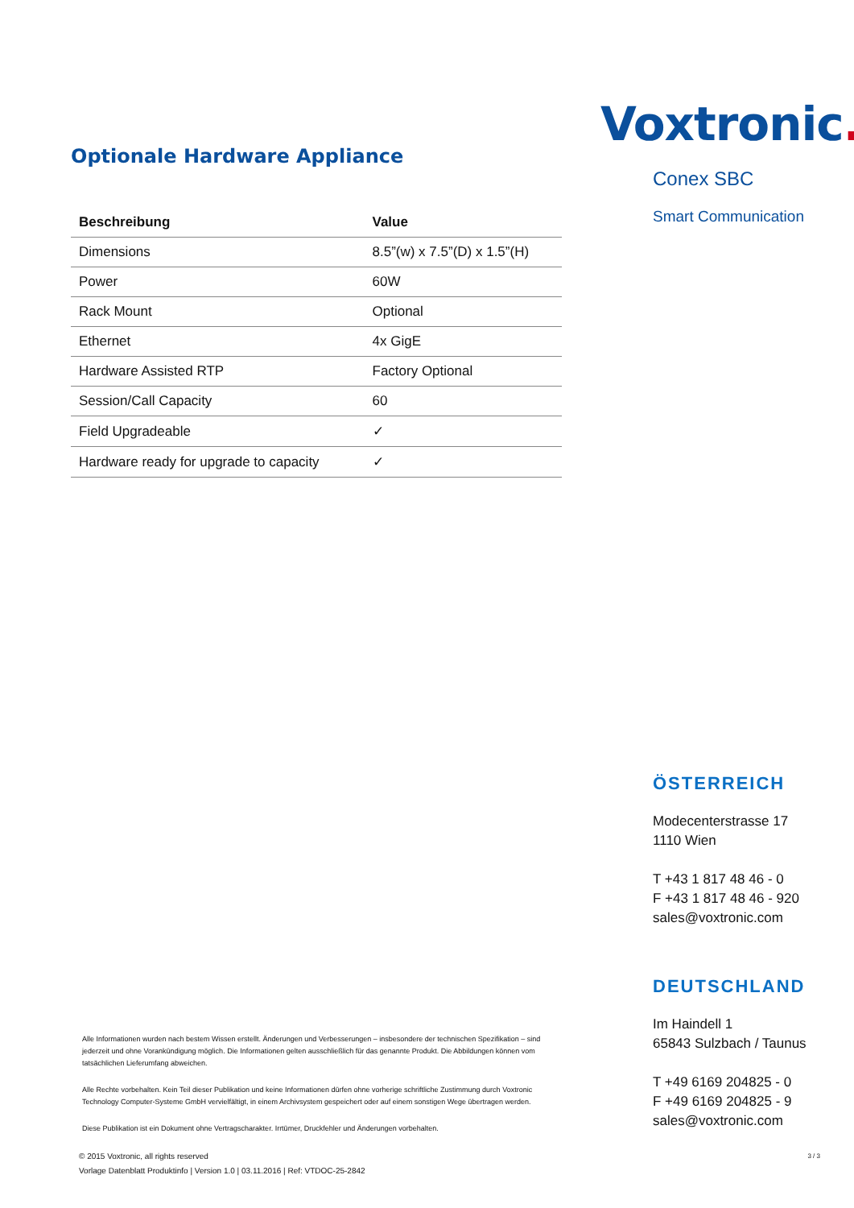Optionale Hardware Appliance
| Beschreibung | Value |
| --- | --- |
| Dimensions | 8.5”(w) x 7.5”(D) x 1.5”(H) |
| Power | 60W |
| Rack Mount | Optional |
| Ethernet | 4x GigE |
| Hardware Assisted RTP | Factory Optional |
| Session/Call Capacity | 60 |
| Field Upgradeable | ✓ |
| Hardware ready for upgrade to capacity | ✓ |
Alle Informationen wurden nach bestem Wissen erstellt. Änderungen und Verbesserungen – insbesondere der technischen Spezifikation – sind jederzeit und ohne Vorankündigung möglich. Die Informationen gelten ausschließlich für das genannte Produkt. Die Abbildungen können vom tatsächlichen Lieferumfang abweichen.
Alle Rechte vorbehalten. Kein Teil dieser Publikation und keine Informationen dürfen ohne vorherige schriftliche Zustimmung durch Voxtronic Technology Computer-Systeme GmbH vervielfältigt, in einem Archivsystem gespeichert oder auf einem sonstigen Wege übertragen werden.
Diese Publikation ist ein Dokument ohne Vertragscharakter. Irrtümer, Druckfehler und Änderungen vorbehalten.
© 2015 Voxtronic, all rights reserved
Vorlage Datenblatt Produktinfo | Version 1.0 | 03.11.2016 | Ref: VTDOC-25-2842
Voxtronic.
Conex SBC
Smart Communication
ÖSTERREICH
Modecenterstrasse 17
1110 Wien
T +43 1 817 48 46 - 0
F +43 1 817 48 46 - 920
sales@voxtronic.com
DEUTSCHLAND
Im Haindell 1
65843 Sulzbach / Taunus
T +49 6169 204825 - 0
F +49 6169 204825 - 9
sales@voxtronic.com
3 / 3